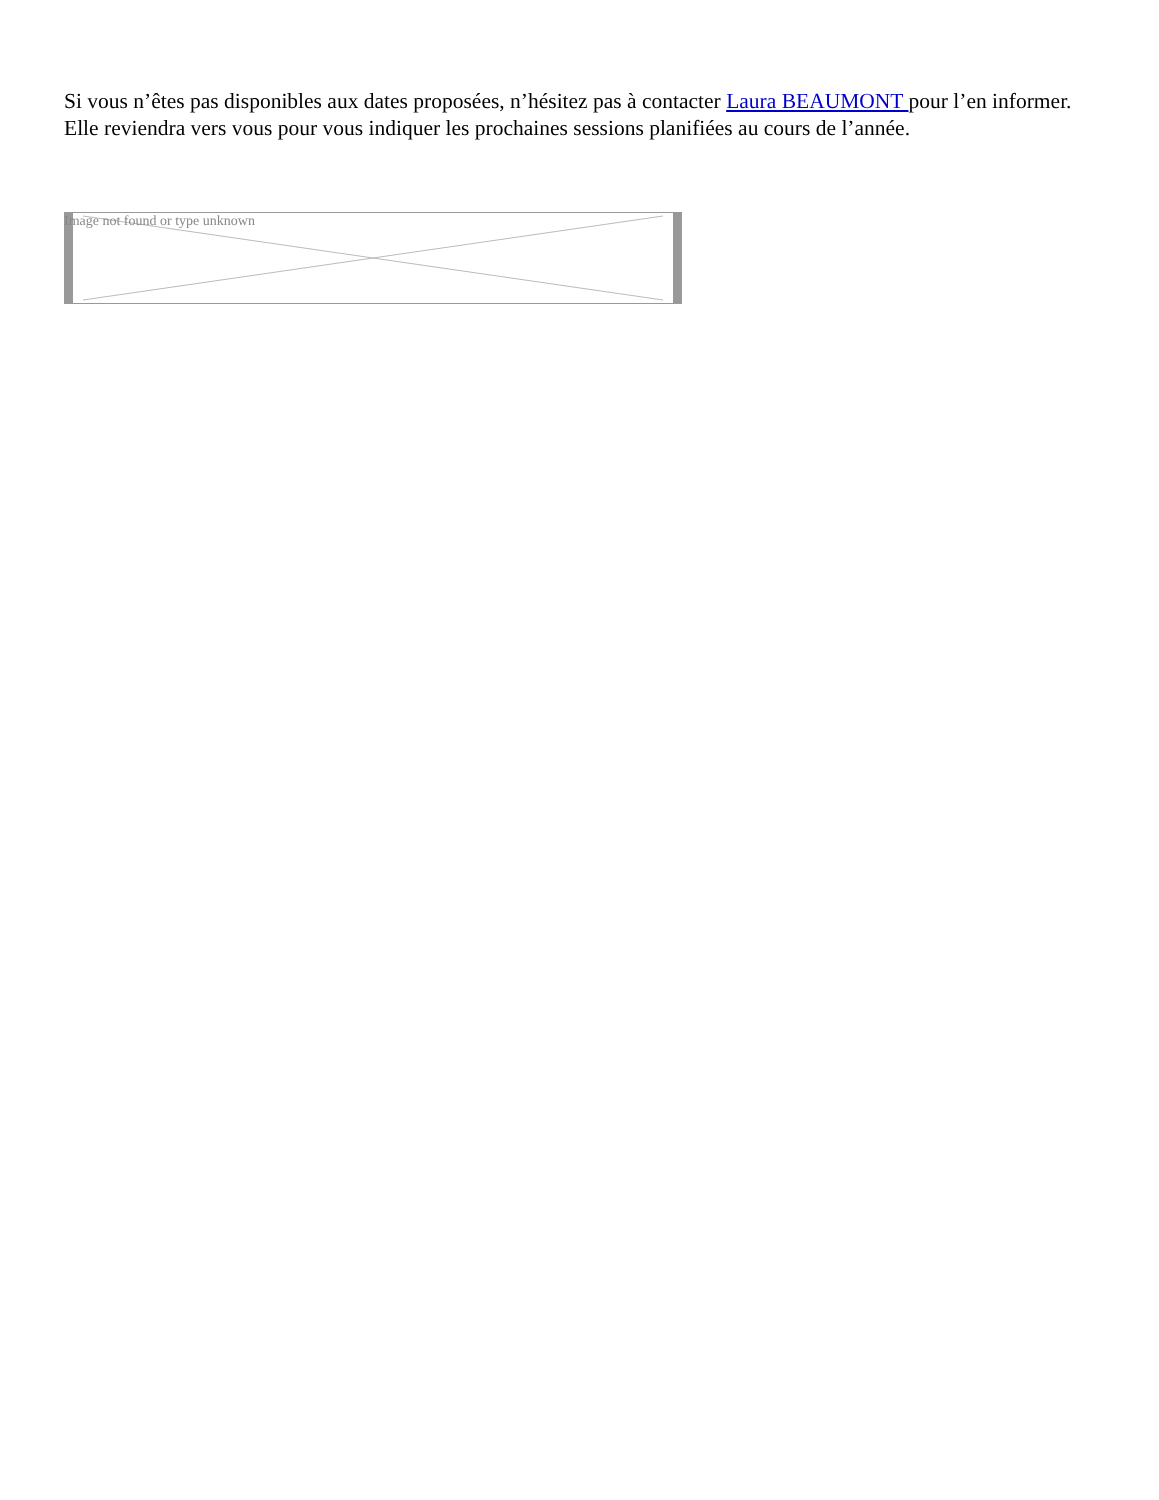Si vous n’êtes pas disponibles aux dates proposées, n’hésitez pas à contacter Laura BEAUMONT pour l’en informer. Elle reviendra vers vous pour vous indiquer les prochaines sessions planifiées au cours de l’année.
Image not found or type unknown